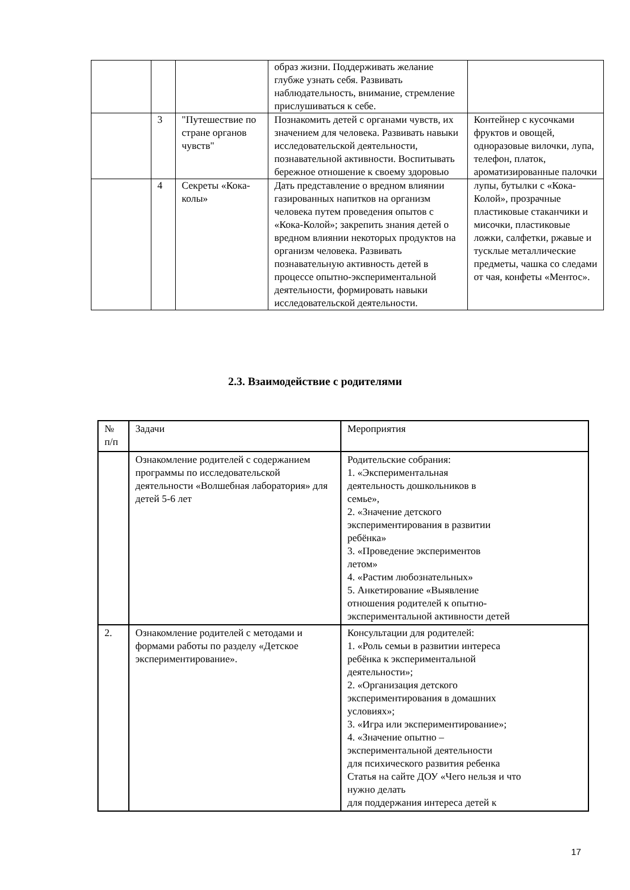| | | | образ жизни. Поддерживать желание глубже узнать себя. Развивать наблюдательность, внимание, стремление прислушиваться к себе. | |
| | 3 | "Путешествие по стране органов чувств" | Познакомить детей с органами чувств, их значением для человека. Развивать навыки исследовательской деятельности, познавательной активности. Воспитывать бережное отношение к своему здоровью | Контейнер с кусочками фруктов и овощей, одноразовые вилочки, лупа, телефон, платок, ароматизированные палочки |
| | 4 | Секреты «Кока-колы» | Дать представление о вредном влиянии газированных напитков на организм человека путем проведения опытов с «Кока-Колой»; закрепить знания детей о вредном влиянии некоторых продуктов на организм человека. Развивать познавательную активность детей в процессе опытно-экспериментальной деятельности, формировать навыки исследовательской деятельности. | лупы, бутылки с «Кока-Колой», прозрачные пластиковые стаканчики и мисочки, пластиковые ложки, салфетки, ржавые и тусклые металлические предметы, чашка со следами от чая, конфеты «Ментос». |
2.3. Взаимодействие с родителями
| № п/п | Задачи | Мероприятия |
| --- | --- | --- |
| | Ознакомление родителей с содержанием программы по исследовательской деятельности «Волшебная лаборатория» для детей 5-6 лет | Родительские собрания: 1. «Экспериментальная деятельность дошкольников в семье», 2. «Значение детского экспериментирования в развитии ребёнка» 3. «Проведение экспериментов летом» 4. «Растим любознательных» 5. Анкетирование «Выявление отношения родителей к опытно- экспериментальной активности детей |
| 2. | Ознакомление родителей с методами и формами работы по разделу «Детское экспериментирование». | Консультации для родителей: 1. «Роль семьи в развитии интереса ребёнка к экспериментальной деятельности»; 2. «Организация детского экспериментирования в домашних условиях»; 3. «Игра или экспериментирование»; 4. «Значение опытно – экспериментальной деятельности для психического развития ребенка Статья на сайте ДОУ «Чего нельзя и что нужно делать для поддержания интереса детей к |
17